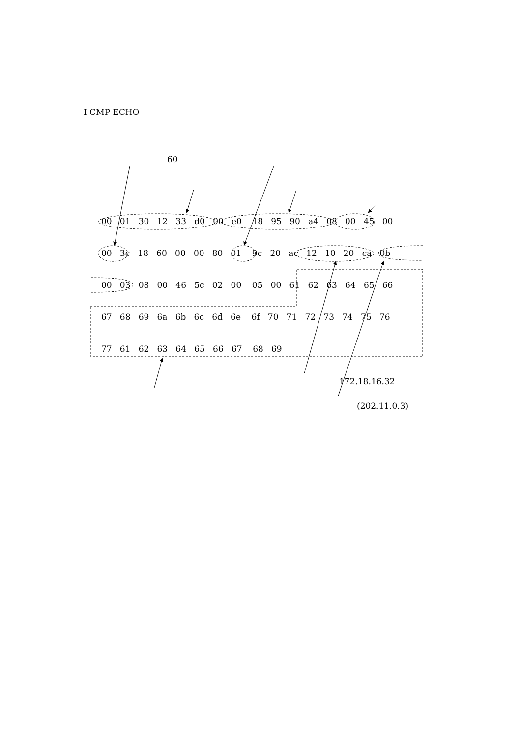I CMP ECHO
60
00 01 30 12 33 d0 00 e0 18 95 90 a4 08 00 45 00
00 3c 18 60 00 00 80 01 9c 20 ac 12 10 20 ca 0b
00 03 08 00 46 5c 02 00 05 00 61 62 63 64 65 66
67 68 69 6a 6b 6c 6d 6e 6f 70 71 72 73 74 75 76
77 61 62 63 64 65 66 67 68 69
172.18.16.32
(202.11.0.3)